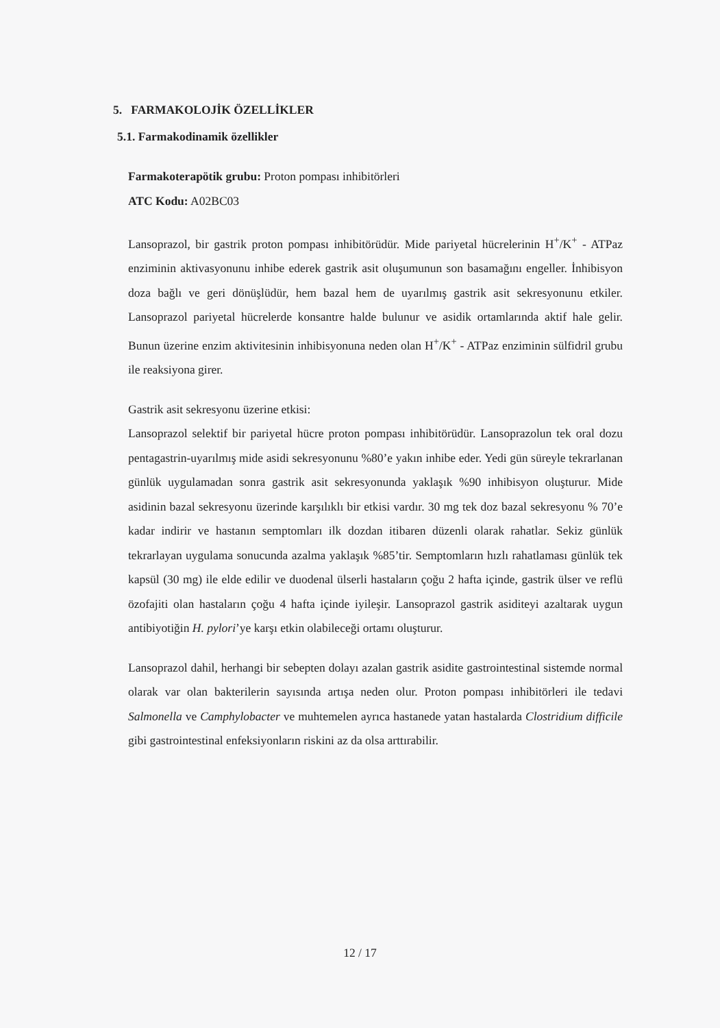5. FARMAKOLOJİK ÖZELLİKLER
5.1. Farmakodinamik özellikler
Farmakoterapötik grubu: Proton pompası inhibitörleri
ATC Kodu: A02BC03
Lansoprazol, bir gastrik proton pompası inhibitörüdür. Mide pariyetal hücrelerinin H<sup>+</sup>/K<sup>+</sup> - ATPaz enziminin aktivasyonunu inhibe ederek gastrik asit oluşumunun son basamağını engeller. İnhibisyon doza bağlı ve geri dönüşlüdür, hem bazal hem de uyarılmış gastrik asit sekresyonunu etkiler. Lansoprazol pariyetal hücrelerde konsantre halde bulunur ve asidik ortamlarında aktif hale gelir. Bunun üzerine enzim aktivitesinin inhibisyonuna neden olan H<sup>+</sup>/K<sup>+</sup> - ATPaz enziminin sülfidril grubu ile reaksiyona girer.
Gastrik asit sekresyonu üzerine etkisi:
Lansoprazol selektif bir pariyetal hücre proton pompası inhibitörüdür. Lansoprazolun tek oral dozu pentagastrin-uyarılmış mide asidi sekresyonunu %80’e yakın inhibe eder. Yedi gün süreyle tekrarlanan günlük uygulamadan sonra gastrik asit sekresyonunda yaklaşık %90 inhibisyon oluşturur. Mide asidinin bazal sekresyonu üzerinde karşılıklı bir etkisi vardır. 30 mg tek doz bazal sekresyonu % 70’e kadar indirir ve hastanın semptomları ilk dozdan itibaren düzenli olarak rahatlar. Sekiz günlük tekrarlayan uygulama sonucunda azalma yaklaşık %85’tir. Semptomların hızlı rahatlaması günlük tek kapsül (30 mg) ile elde edilir ve duodenal ülserli hastaların çoğu 2 hafta içinde, gastrik ülser ve reflü özofajiti olan hastaların çoğu 4 hafta içinde iyileşir. Lansoprazol gastrik asiditeyi azaltarak uygun antibiyotiğin H. pylori’ye karşı etkin olabileceği ortamı oluşturur.
Lansoprazol dahil, herhangi bir sebepten dolayı azalan gastrik asidite gastrointestinal sistemde normal olarak var olan bakterilerin sayısında artışa neden olur. Proton pompası inhibitörleri ile tedavi Salmonella ve Camphylobacter ve muhtemelen ayrıca hastanede yatan hastalarda Clostridium difficile gibi gastrointestinal enfeksiyonların riskini az da olsa arttırabilir.
12 / 17